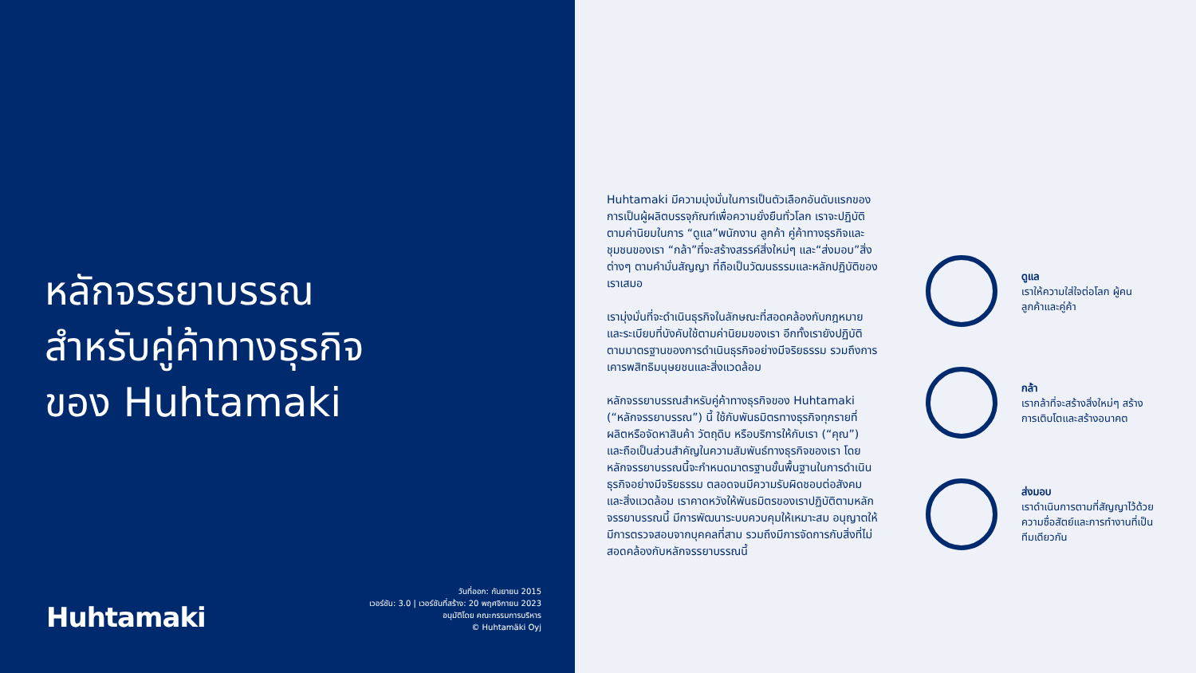หลักจรรยาบรรณ
สำหรับคู่ค้าทางธุรกิจ
ของ Huhtamaki
Huhtamaki
วันที่ออก: กันยายน 2015
เวอร์ชัน: 3.0 | เวอร์ชันที่สร้าง: 20 พฤศจิกายน 2023
อนุมัติโดย คณะกรรมการบริหาร
© Huhtamäki Oyj
Huhtamaki มีความมุ่งมั่นในการเป็นตัวเลือกอันดับแรกของการเป็นผู้ผลิตบรรจุภัณฑ์เพื่อความยั่งยืนทั่วโลก เราจะปฏิบัติตามค่านิยมในการ “ดูแล”พนักงาน ลูกค้า คู่ค้าทางธุรกิจและชุมชนของเรา “กล้า”ที่จะสร้างสรรค์สิ่งใหม่ๆ และ“ส่งมอบ”สิ่งต่างๆ ตามคำมั่นสัญญา ที่ถือเป็นวัฒนธรรมและหลักปฏิบัติของเราเสมอ
เรามุ่งมั่นที่จะดำเนินธุรกิจในลักษณะที่สอดคล้องกับกฎหมายและระเบียบที่บังคับใช้ตามค่านิยมของเรา อีกทั้งเรายังปฏิบัติตามมาตรฐานของการดำเนินธุรกิจอย่างมีจริยธรรม รวมถึงการเคารพสิทธิมนุษยชนและสิ่งแวดล้อม
หลักจรรยาบรรณสำหรับคู่ค้าทางธุรกิจของ Huhtamaki (“หลักจรรยาบรรณ”) นี้ ใช้กับพันธมิตรทางธุรกิจทุกรายที่ผลิตหรือจัดหาสินค้า วัตถุดิบ หรือบริการให้กับเรา (“คุณ”) และถือเป็นส่วนสำคัญในความสัมพันธ์ทางธุรกิจของเรา โดยหลักจรรยาบรรณนี้จะกำหนดมาตรฐานขั้นพื้นฐานในการดำเนินธุรกิจอย่างมีจริยธรรม ตลอดจนมีความรับผิดชอบต่อสังคมและสิ่งแวดล้อม เราคาดหวังให้พันธมิตรของเราปฏิบัติตามหลักจรรยาบรรณนี้ มีการพัฒนาระบบควบคุมให้เหมาะสม อนุญาตให้มีการตรวจสอบจากบุคคลที่สาม รวมถึงมีการจัดการกับสิ่งที่ไม่สอดคล้องกับหลักจรรยาบรรณนี้
ดูแล
เราให้ความใส่ใจต่อโลก ผู้คน ลูกค้าและคู่ค้า
กล้า
เรากล้าที่จะสร้างสิ่งใหม่ๆ สร้างการเติบโตและสร้างอนาคต
ส่งมอบ
เราดำเนินการตามที่สัญญาไว้ด้วยความซื่อสัตย์และการทำงานที่เป็นทีมเดียวกัน